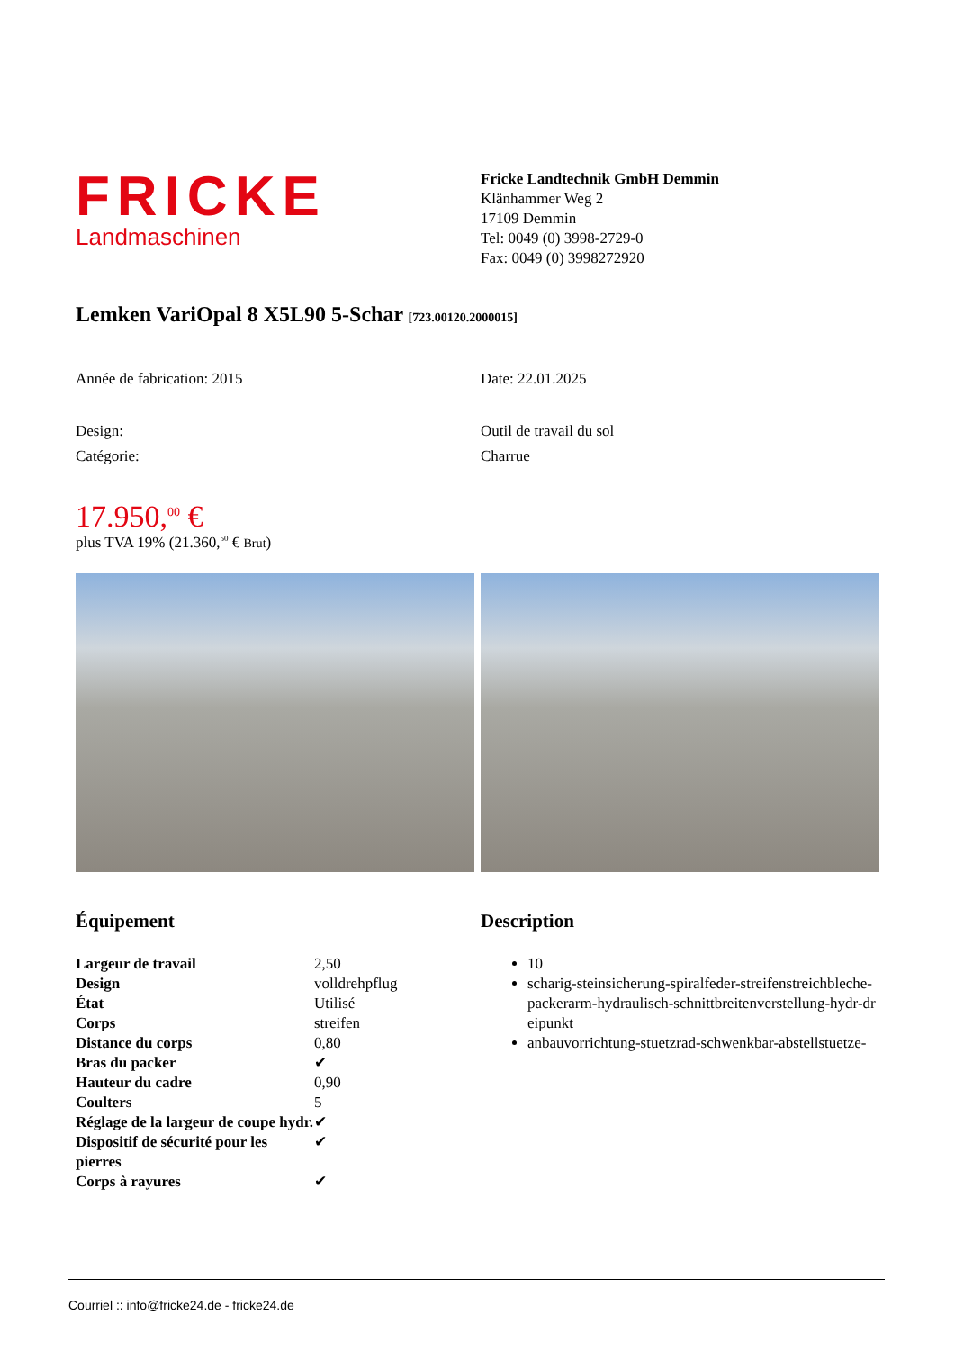FRICKE
Landmaschinen
Fricke Landtechnik GmbH Demmin
Klänhammer Weg 2
17109 Demmin
Tel: 0049 (0) 3998-2729-0
Fax: 0049 (0) 3998272920
Lemken VariOpal 8 X5L90 5-Schar [723.00120.2000015]
Année de fabrication: 2015 Date: 22.01.2025
Design: Outil de travail du sol
Catégorie: Charrue
17.950,<sup>00</sup> €
plus TVA 19% (21.360,<sup>50</sup> € Brut)
Équipement
| Largeur de travail | 2,50 |
| Design | volldrehpflug |
| État | Utilisé |
| Corps | streifen |
| Distance du corps | 0,80 |
| Bras du packer | ✔ |
| Hauteur du cadre | 0,90 |
| Coulters | 5 |
| Réglage de la largeur de coupe hydr. | ✔ |
| Dispositif de sécurité pour les pierres | ✔ |
| Corps à rayures | ✔ |
Description
10
scharig-steinsicherung-spiralfeder-streifenstreichbleche-packerarm-hydraulisch-schnittbreitenverstellung-hydr-dreipunkt
anbauvorrichtung-stuetzrad-schwenkbar-abstellstuetze-
Courriel :: info@fricke24.de - fricke24.de